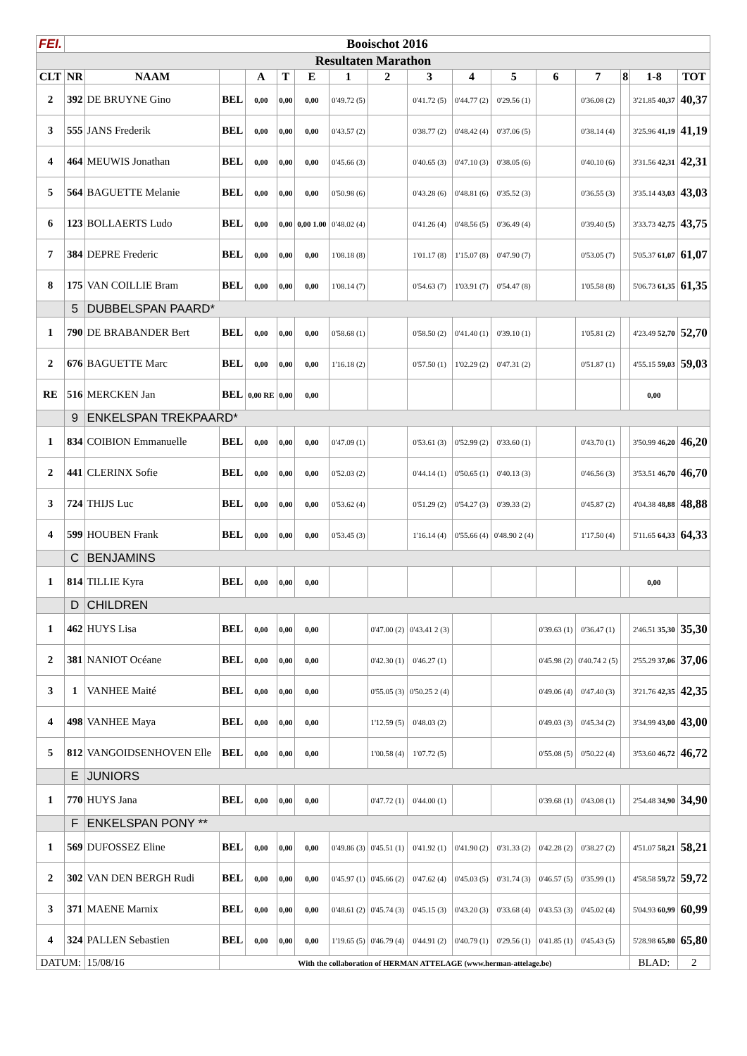| FEI. | Booischot 2016 | | | | | | | | | | | | | | | |
| Resultaten Marathon | | | | | | | | | | | | | | | | |
| CLT | NR | NAAM | | A | T | E | 1 | 2 | 3 | 4 | 5 | 6 | 7 | 8 | 1-8 | TOT |
| 2 | 392 | DE BRUYNE Gino | BEL | 0,00 | 0,00 | 0,00 | 0'49.72 (5) | | 0'41.72 (5) | 0'44.77 (2) | 0'29.56 (1) | | 0'36.08 (2) | | 3'21.85 40,37 | 40,37 |
| 3 | 555 | JANS Frederik | BEL | 0,00 | 0,00 | 0,00 | 0'43.57 (2) | | 0'38.77 (2) | 0'48.42 (4) | 0'37.06 (5) | | 0'38.14 (4) | | 3'25.96 41,19 | 41,19 |
| 4 | 464 | MEUWIS Jonathan | BEL | 0,00 | 0,00 | 0,00 | 0'45.66 (3) | | 0'40.65 (3) | 0'47.10 (3) | 0'38.05 (6) | | 0'40.10 (6) | | 3'31.56 42,31 | 42,31 |
| 5 | 564 | BAGUETTE Melanie | BEL | 0,00 | 0,00 | 0,00 | 0'50.98 (6) | | 0'43.28 (6) | 0'48.81 (6) | 0'35.52 (3) | | 0'36.55 (3) | | 3'35.14 43,03 | 43,03 |
| 6 | 123 | BOLLAERTS Ludo | BEL | 0,00 | 0,00 | 0,00 1.00 | 0'48.02 (4) | | 0'41.26 (4) | 0'48.56 (5) | 0'36.49 (4) | | 0'39.40 (5) | | 3'33.73 42,75 | 43,75 |
| 7 | 384 | DEPRE Frederic | BEL | 0,00 | 0,00 | 0,00 | 1'08.18 (8) | | 1'01.17 (8) | 1'15.07 (8) | 0'47.90 (7) | | 0'53.05 (7) | | 5'05.37 61,07 | 61,07 |
| 8 | 175 | VAN COILLIE Bram | BEL | 0,00 | 0,00 | 0,00 | 1'08.14 (7) | | 0'54.63 (7) | 1'03.91 (7) | 0'54.47 (8) | | 1'05.58 (8) | | 5'06.73 61,35 | 61,35 |
| | 5 | DUBBELSPAN PAARD* | | | | | | | | | | | | | | |
| 1 | 790 | DE BRABANDER Bert | BEL | 0,00 | 0,00 | 0,00 | 0'58.68 (1) | | 0'58.50 (2) | 0'41.40 (1) | 0'39.10 (1) | | 1'05.81 (2) | | 4'23.49 52,70 | 52,70 |
| 2 | 676 | BAGUETTE Marc | BEL | 0,00 | 0,00 | 0,00 | 1'16.18 (2) | | 0'57.50 (1) | 1'02.29 (2) | 0'47.31 (2) | | 0'51.87 (1) | | 4'55.15 59,03 | 59,03 |
| RE | 516 | MERCKEN Jan | BEL | 0,00 RE | 0,00 | 0,00 | | | | | | | | | 0,00 | |
| | 9 | ENKELSPAN TREKPAARD* | | | | | | | | | | | | | | |
| 1 | 834 | COIBION Emmanuelle | BEL | 0,00 | 0,00 | 0,00 | 0'47.09 (1) | | 0'53.61 (3) | 0'52.99 (2) | 0'33.60 (1) | | 0'43.70 (1) | | 3'50.99 46,20 | 46,20 |
| 2 | 441 | CLERINX Sofie | BEL | 0,00 | 0,00 | 0,00 | 0'52.03 (2) | | 0'44.14 (1) | 0'50.65 (1) | 0'40.13 (3) | | 0'46.56 (3) | | 3'53.51 46,70 | 46,70 |
| 3 | 724 | THIJS Luc | BEL | 0,00 | 0,00 | 0,00 | 0'53.62 (4) | | 0'51.29 (2) | 0'54.27 (3) | 0'39.33 (2) | | 0'45.87 (2) | | 4'04.38 48,88 | 48,88 |
| 4 | 599 | HOUBEN Frank | BEL | 0,00 | 0,00 | 0,00 | 0'53.45 (3) | | 1'16.14 (4) | 0'55.66 (4) | 0'48.90 2 (4) | | 1'17.50 (4) | | 5'11.65 64,33 | 64,33 |
| | C | BENJAMINS | | | | | | | | | | | | | | |
| 1 | 814 | TILLIE Kyra | BEL | 0,00 | 0,00 | 0,00 | | | | | | | | | 0,00 | |
| | D | CHILDREN | | | | | | | | | | | | | | |
| 1 | 462 | HUYS Lisa | BEL | 0,00 | 0,00 | 0,00 | | 0'47.00 (2) | 0'43.41 2 (3) | | | 0'39.63 (1) | 0'36.47 (1) | | 2'46.51 35,30 | 35,30 |
| 2 | 381 | NANIOT Océane | BEL | 0,00 | 0,00 | 0,00 | | 0'42.30 (1) | 0'46.27 (1) | | | 0'45.98 (2) | 0'40.74 2 (5) | | 2'55.29 37,06 | 37,06 |
| 3 | 1 | VANHEE Maité | BEL | 0,00 | 0,00 | 0,00 | | 0'55.05 (3) | 0'50.25 2 (4) | | | 0'49.06 (4) | 0'47.40 (3) | | 3'21.76 42,35 | 42,35 |
| 4 | 498 | VANHEE Maya | BEL | 0,00 | 0,00 | 0,00 | | 1'12.59 (5) | 0'48.03 (2) | | | 0'49.03 (3) | 0'45.34 (2) | | 3'34.99 43,00 | 43,00 |
| 5 | 812 | VANGOIDSENHOVEN Elle | BEL | 0,00 | 0,00 | 0,00 | | 1'00.58 (4) | 1'07.72 (5) | | | 0'55.08 (5) | 0'50.22 (4) | | 3'53.60 46,72 | 46,72 |
| | E | JUNIORS | | | | | | | | | | | | | | |
| 1 | 770 | HUYS Jana | BEL | 0,00 | 0,00 | 0,00 | | 0'47.72 (1) | 0'44.00 (1) | | | 0'39.68 (1) | 0'43.08 (1) | | 2'54.48 34,90 | 34,90 |
| | F | ENKELSPAN PONY ** | | | | | | | | | | | | | | |
| 1 | 569 | DUFOSSEZ Eline | BEL | 0,00 | 0,00 | 0,00 | 0'49.86 (3) | 0'45.51 (1) | 0'41.92 (1) | 0'41.90 (2) | 0'31.33 (2) | 0'42.28 (2) | 0'38.27 (2) | | 4'51.07 58,21 | 58,21 |
| 2 | 302 | VAN DEN BERGH Rudi | BEL | 0,00 | 0,00 | 0,00 | 0'45.97 (1) | 0'45.66 (2) | 0'47.62 (4) | 0'45.03 (5) | 0'31.74 (3) | 0'46.57 (5) | 0'35.99 (1) | | 4'58.58 59,72 | 59,72 |
| 3 | 371 | MAENE Marnix | BEL | 0,00 | 0,00 | 0,00 | 0'48.61 (2) | 0'45.74 (3) | 0'45.15 (3) | 0'43.20 (3) | 0'33.68 (4) | 0'43.53 (3) | 0'45.02 (4) | | 5'04.93 60,99 | 60,99 |
| 4 | 324 | PALLEN Sebastien | BEL | 0,00 | 0,00 | 0,00 | 1'19.65 (5) | 0'46.79 (4) | 0'44.91 (2) | 0'40.79 (1) | 0'29.56 (1) | 0'41.85 (1) | 0'45.43 (5) | | 5'28.98 65,80 | 65,80 |
| DATUM: | | 15/08/16 | With the collaboration of HERMAN ATTELAGE (www.herman-attelage.be) | | | | | | | | | | | | BLAD: | 2 |